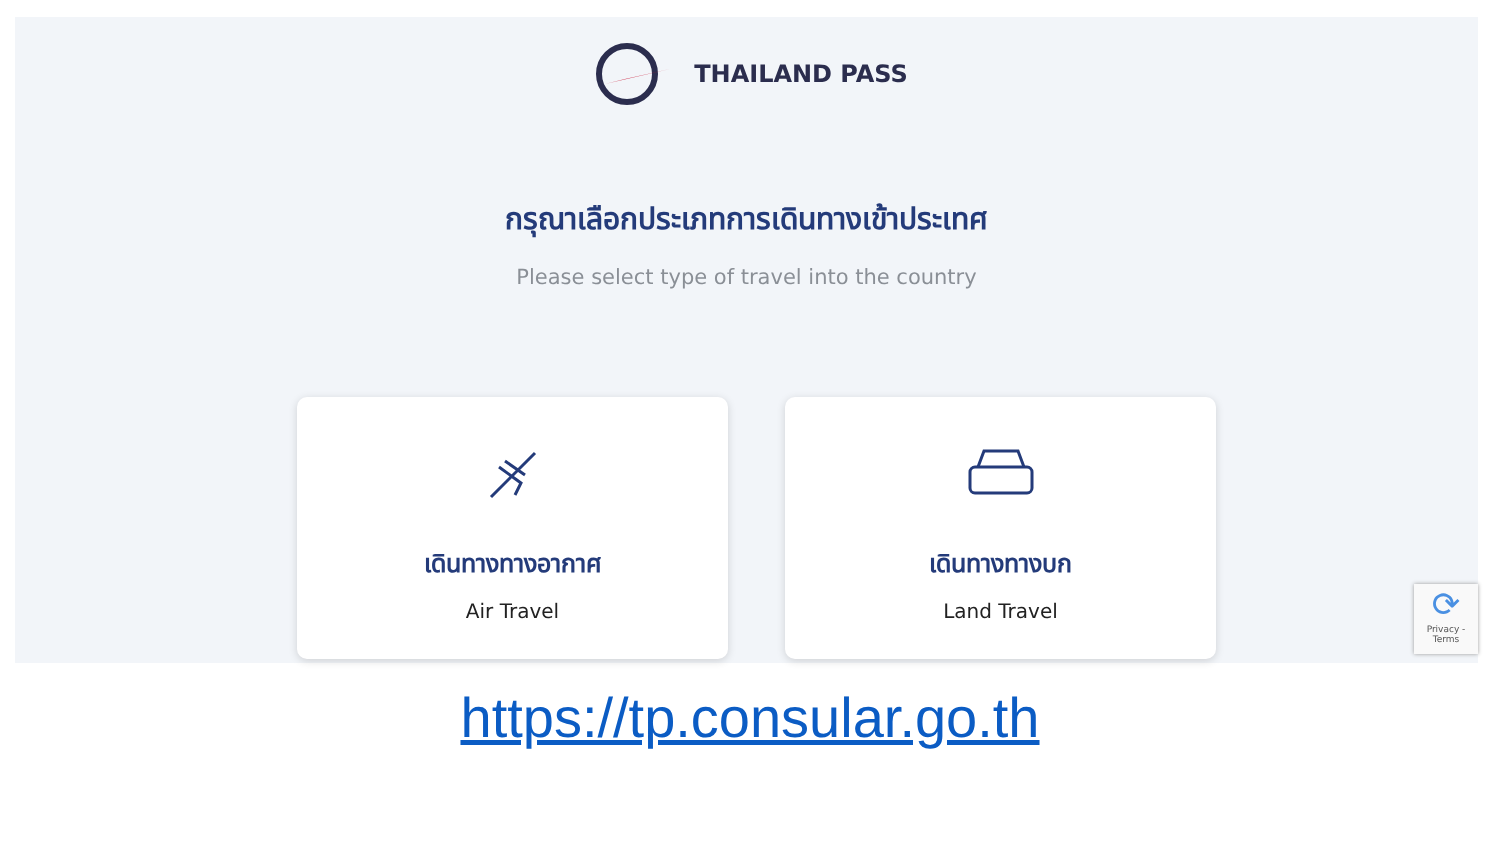THAILAND PASS
กรุณาเลือกประเภทการเดินทางเข้าประเทศ
Please select type of travel into the country
เดินทางทางอากาศ
Air Travel
เดินทางทางบก
Land Travel
⟳
Privacy - Terms
https://tp.consular.go.th